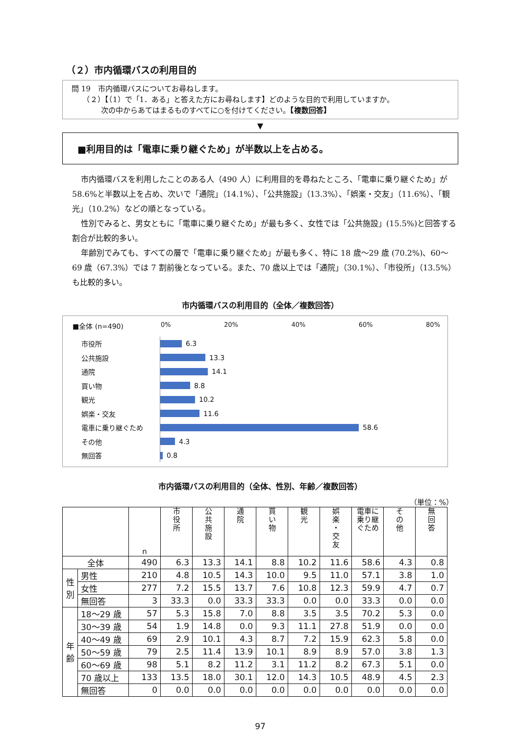（２）市内循環バスの利用目的
問 19　市内循環バスについてお尋ねします。
　　（２）【（1）で「1．ある」と答えた方にお尋ねします】どのような目的で利用していますか。
　　　　次の中からあてはまるものすべてに○を付けてください。【複数回答】
▼
■利用目的は「電車に乗り継ぐため」が半数以上を占める。
市内循環バスを利用したことのある人（490 人）に利用目的を尋ねたところ、「電車に乗り継ぐため」が 58.6%と半数以上を占め、次いで「通院」（14.1%）、「公共施設」（13.3%）、「娯楽・交友」（11.6%）、「観光」（10.2%）などの順となっている。
性別でみると、男女ともに「電車に乗り継ぐため」が最も多く、女性では「公共施設」(15.5%)と回答する割合が比較的多い。
年齢別でみても、すべての層で「電車に乗り継ぐため」が最も多く、特に 18 歳～29 歳 (70.2%)、60～69 歳（67.3%）では 7 割前後となっている。また、70 歳以上では「通院」（30.1%）、「市役所」（13.5%）も比較的多い。
市内循環バスの利用目的（全体／複数回答）
■全体 (n=490) 0% 20% 40% 60% 80%
市役所
6.3
公共施設
13.3
通院
14.1
買い物
8.8
観光
10.2
娯楽・交友
11.6
電車に乗り継ぐため
58.6
その他
4.3
無回答
0.8
市内循環バスの利用目的（全体、性別、年齢／複数回答）
（単位：%）
| | | n | 市 役 所 | 公 共 施 設 | 通 院 | 買 い 物 | 観 光 | 娯 楽 ・ 交 友 | 電車に乗り継ぐため | そ の 他 | 無 回 答 |
| --- | --- | --- | --- | --- | --- | --- | --- | --- | --- | --- | --- |
| 全体 | | 490 | 6.3 | 13.3 | 14.1 | 8.8 | 10.2 | 11.6 | 58.6 | 4.3 | 0.8 |
| 性 別 | 男性 | 210 | 4.8 | 10.5 | 14.3 | 10.0 | 9.5 | 11.0 | 57.1 | 3.8 | 1.0 |
| | 女性 | 277 | 7.2 | 15.5 | 13.7 | 7.6 | 10.8 | 12.3 | 59.9 | 4.7 | 0.7 |
| | 無回答 | 3 | 33.3 | 0.0 | 33.3 | 33.3 | 0.0 | 0.0 | 33.3 | 0.0 | 0.0 |
| 年 齢 | 18～29 歳 | 57 | 5.3 | 15.8 | 7.0 | 8.8 | 3.5 | 3.5 | 70.2 | 5.3 | 0.0 |
| | 30～39 歳 | 54 | 1.9 | 14.8 | 0.0 | 9.3 | 11.1 | 27.8 | 51.9 | 0.0 | 0.0 |
| | 40～49 歳 | 69 | 2.9 | 10.1 | 4.3 | 8.7 | 7.2 | 15.9 | 62.3 | 5.8 | 0.0 |
| | 50～59 歳 | 79 | 2.5 | 11.4 | 13.9 | 10.1 | 8.9 | 8.9 | 57.0 | 3.8 | 1.3 |
| | 60～69 歳 | 98 | 5.1 | 8.2 | 11.2 | 3.1 | 11.2 | 8.2 | 67.3 | 5.1 | 0.0 |
| | 70 歳以上 | 133 | 13.5 | 18.0 | 30.1 | 12.0 | 14.3 | 10.5 | 48.9 | 4.5 | 2.3 |
| | 無回答 | 0 | 0.0 | 0.0 | 0.0 | 0.0 | 0.0 | 0.0 | 0.0 | 0.0 | 0.0 |
97